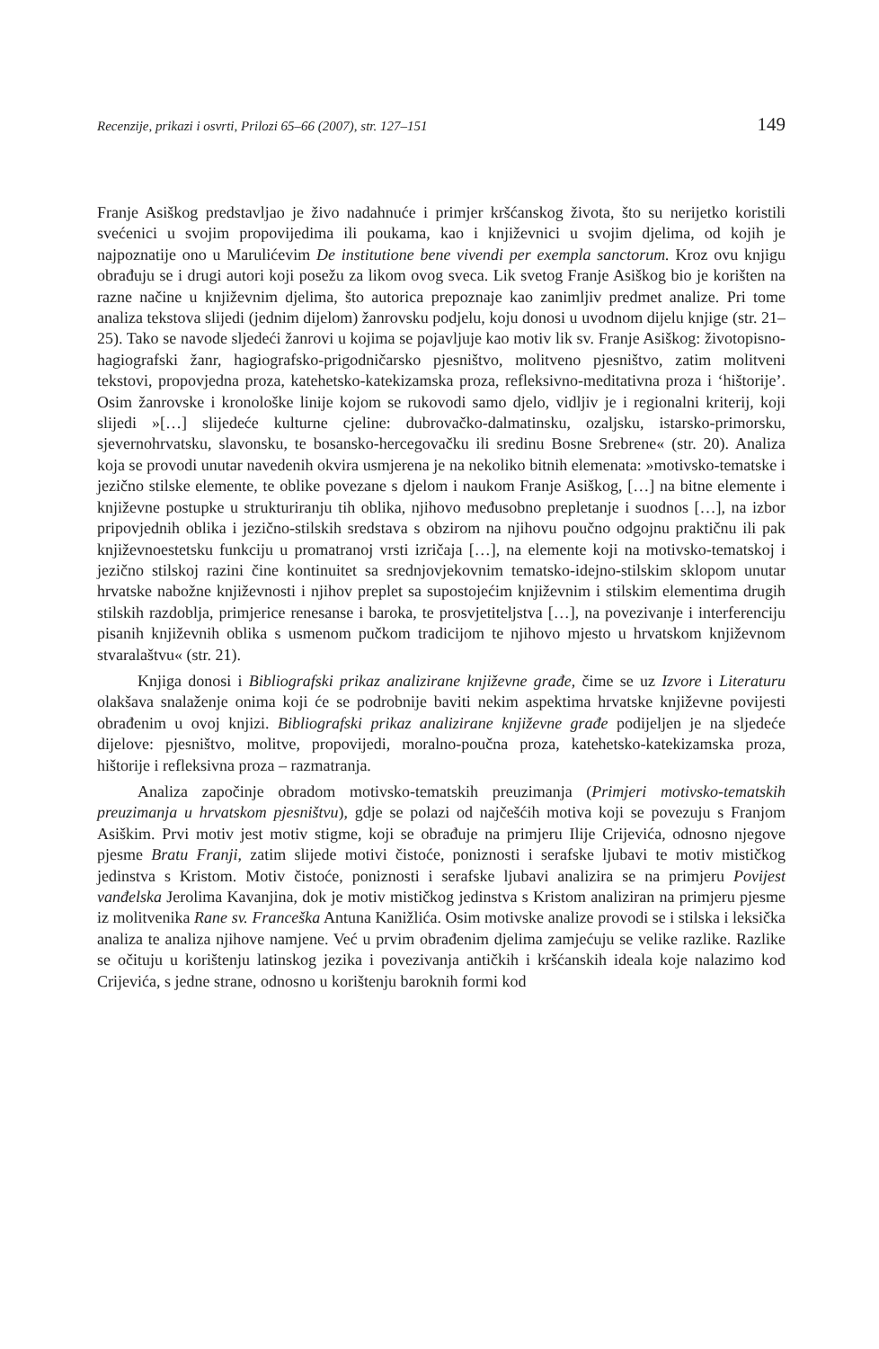Recenzije, prikazi i osvrti, Prilozi 65–66 (2007), str. 127–151 149
Franje Asiškog predstavljao je živo nadahnuće i primjer kršćanskog života, što su nerijetko koristili svećenici u svojim propovijedima ili poukama, kao i književnici u svojim djelima, od kojih je najpoznatije ono u Marulićevim De institutione bene vivendi per exempla sanctorum. Kroz ovu knjigu obrađuju se i drugi autori koji posežu za likom ovog sveca. Lik svetog Franje Asiškog bio je korišten na razne načine u književnim djelima, što autorica prepoznaje kao zanimljiv predmet analize. Pri tome analiza tekstova slijedi (jednim dijelom) žanrovsku podjelu, koju donosi u uvodnom dijelu knjige (str. 21–25). Tako se navode sljedeći žanrovi u kojima se pojavljuje kao motiv lik sv. Franje Asiškog: životopisno-hagiografski žanr, hagiografsko-prigodničarsko pjesništvo, molitveno pjesništvo, zatim molitveni tekstovi, propovjedna proza, katehetsko-katekizamska proza, refleksivno-meditativna proza i ‘hištorije’. Osim žanrovske i kronološke linije kojom se rukovodi samo djelo, vidljiv je i regionalni kriterij, koji slijedi »[…] slijedeće kulturne cjeline: dubrovačko-dalmatinsku, ozaljsku, istarsko-primorsku, sjevernohrvatsku, slavonsku, te bosansko-hercegovačku ili sredinu Bosne Srebrene« (str. 20). Analiza koja se provodi unutar navedenih okvira usmjerena je na nekoliko bitnih elemenata: »motivsko-tematske i jezično stilske elemente, te oblike povezane s djelom i naukom Franje Asiškog, […] na bitne elemente i književne postupke u strukturiranju tih oblika, njihovo međusobno prepletanje i suodnos […], na izbor pripovjednih oblika i jezično-stilskih sredstava s obzirom na njihovu poučno odgojnu praktičnu ili pak književnoestetsku funkciju u promatranoj vrsti izričaja […], na elemente koji na motivsko-tematskoj i jezično stilskoj razini čine kontinuitet sa srednjovjekovnim tematsko-idejno-stilskim sklopom unutar hrvatske nabožne književnosti i njihov preplet sa supostojećim književnim i stilskim elementima drugih stilskih razdoblja, primjerice renesanse i baroka, te prosvjetiteljstva […], na povezivanje i interferenciju pisanih književnih oblika s usmenom pučkom tradicijom te njihovo mjesto u hrvatskom književnom stvaralaštvu« (str. 21).
Knjiga donosi i Bibliografski prikaz analizirane književne građe, čime se uz Izvore i Literaturu olakšava snalaženje onima koji će se podrobnije baviti nekim aspektima hrvatske književne povijesti obrađenim u ovoj knjizi. Bibliografski prikaz analizirane književne građe podijeljen je na sljedeće dijelove: pjesništvo, molitve, propovijedi, moralno-poučna proza, katehetsko-katekizamska proza, hištorije i refleksivna proza – razmatranja.
Analiza započinje obradom motivsko-tematskih preuzimanja (Primjeri motivsko-tematskih preuzimanja u hrvatskom pjesništvu), gdje se polazi od najčešćih motiva koji se povezuju s Franjom Asiškim. Prvi motiv jest motiv stigme, koji se obrađuje na primjeru Ilije Crijevića, odnosno njegove pjesme Bratu Franji, zatim slijede motivi čistoće, poniznosti i serafske ljubavi te motiv mističkog jedinstva s Kristom. Motiv čistoće, poniznosti i serafske ljubavi analizira se na primjeru Povijest vanđelska Jerolima Kavanjina, dok je motiv mističkog jedinstva s Kristom analiziran na primjeru pjesme iz molitvenika Rane sv. Franceška Antuna Kanižlića. Osim motivske analize provodi se i stilska i leksička analiza te analiza njihove namjene. Već u prvim obrađenim djelima zamjećuju se velike razlike. Razlike se očituju u korištenju latinskog jezika i povezivanja antičkih i kršćanskih ideala koje nalazimo kod Crijevića, s jedne strane, odnosno u korištenju baroknih formi kod